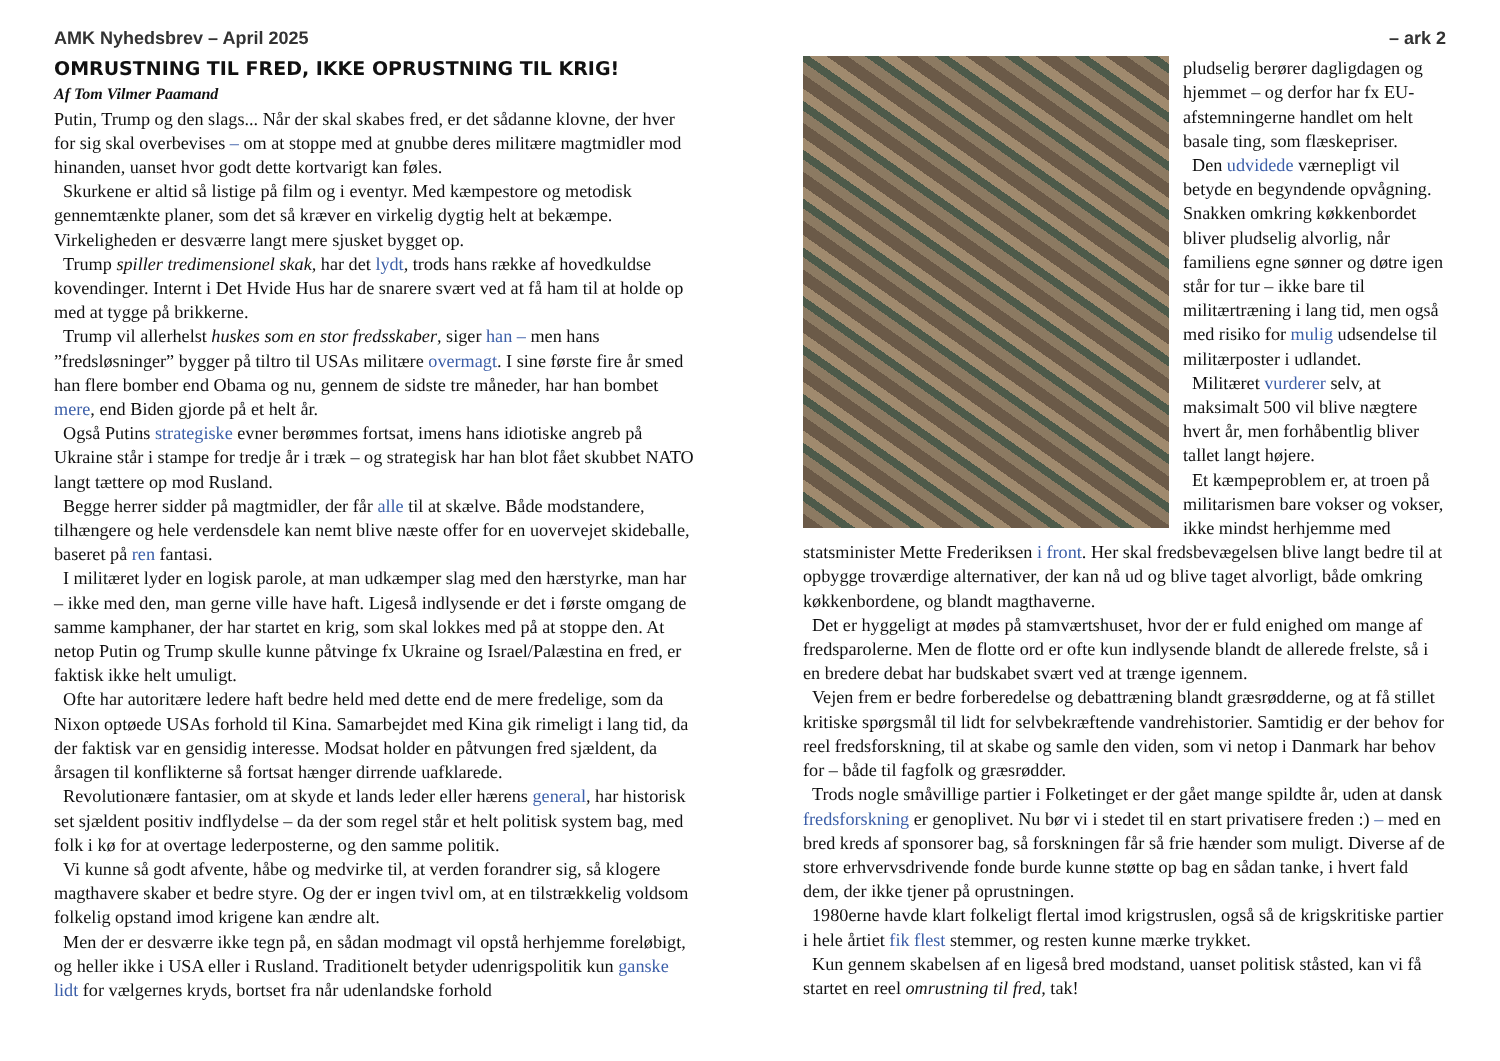AMK Nyhedsbrev – April 2025
OMRUSTNING TIL FRED, IKKE OPRUSTNING TIL KRIG!
Af Tom Vilmer Paamand
Putin, Trump og den slags... Når der skal skabes fred, er det sådanne klovne, der hver for sig skal overbevises – om at stoppe med at gnubbe deres militære magtmidler mod hinanden, uanset hvor godt dette kortvarigt kan føles.
Skurkene er altid så listige på film og i eventyr. Med kæmpestore og metodisk gennemtænkte planer, som det så kræver en virkelig dygtig helt at bekæmpe. Virkeligheden er desværre langt mere sjusket bygget op.
Trump spiller tredimensionel skak, har det lydt, trods hans række af hovedkuldse kovendinger. Internt i Det Hvide Hus har de snarere svært ved at få ham til at holde op med at tygge på brikkerne.
Trump vil allerhelst huskes som en stor fredsskaber, siger han – men hans ”fredsløsninger” bygger på tiltro til USAs militære overmagt. I sine første fire år smed han flere bomber end Obama og nu, gennem de sidste tre måneder, har han bombet mere, end Biden gjorde på et helt år.
Også Putins strategiske evner berømmes fortsat, imens hans idiotiske angreb på Ukraine står i stampe for tredje år i træk – og strategisk har han blot fået skubbet NATO langt tættere op mod Rusland.
Begge herrer sidder på magtmidler, der får alle til at skælve. Både modstandere, tilhængere og hele verdensdele kan nemt blive næste offer for en uovervejet skideballe, baseret på ren fantasi.
I militæret lyder en logisk parole, at man udkæmper slag med den hærstyrke, man har – ikke med den, man gerne ville have haft. Ligeså indlysende er det i første omgang de samme kamphaner, der har startet en krig, som skal lokkes med på at stoppe den. At netop Putin og Trump skulle kunne påtvinge fx Ukraine og Israel/Palæstina en fred, er faktisk ikke helt umuligt.
Ofte har autoritære ledere haft bedre held med dette end de mere fredelige, som da Nixon optøede USAs forhold til Kina. Samarbejdet med Kina gik rimeligt i lang tid, da der faktisk var en gensidig interesse. Modsat holder en påtvungen fred sjældent, da årsagen til konflikterne så fortsat hænger dirrende uafklarede.
Revolutionære fantasier, om at skyde et lands leder eller hærens general, har historisk set sjældent positiv indflydelse – da der som regel står et helt politisk system bag, med folk i kø for at overtage lederposterne, og den samme politik.
Vi kunne så godt afvente, håbe og medvirke til, at verden forandrer sig, så klogere magthavere skaber et bedre styre. Og der er ingen tvivl om, at en tilstrækkelig voldsom folkelig opstand imod krigene kan ændre alt.
Men der er desværre ikke tegn på, en sådan modmagt vil opstå herhjemme foreløbigt, og heller ikke i USA eller i Rusland. Traditionelt betyder udenrigspolitik kun ganske lidt for vælgernes kryds, bortset fra når udenlandske forhold
– ark 2
pludselig berører dagligdagen og hjemmet – og derfor har fx EU-afstemningerne handlet om helt basale ting, som flæskepriser.
Den udvidede værnepligt vil betyde en begyndende opvågning. Snakken omkring køkkenbordet bliver pludselig alvorlig, når familiens egne sønner og døtre igen står for tur – ikke bare til militærtræning i lang tid, men også med risiko for mulig udsendelse til militærposter i udlandet.
Militæret vurderer selv, at maksimalt 500 vil blive nægtere hvert år, men forhåbentlig bliver tallet langt højere.
Et kæmpeproblem er, at troen på militarismen bare vokser og vokser, ikke mindst herhjemme med statsminister Mette Frederiksen i front. Her skal fredsbevægelsen blive langt bedre til at opbygge troværdige alternativer, der kan nå ud og blive taget alvorligt, både omkring køkkenbordene, og blandt magthaverne.
Det er hyggeligt at mødes på stamværtshuset, hvor der er fuld enighed om mange af fredsparolerne. Men de flotte ord er ofte kun indlysende blandt de allerede frelste, så i en bredere debat har budskabet svært ved at trænge igennem.
Vejen frem er bedre forberedelse og debattræning blandt græsrødderne, og at få stillet kritiske spørgsmål til lidt for selvbekræftende vandrehistorier. Samtidig er der behov for reel fredsforskning, til at skabe og samle den viden, som vi netop i Danmark har behov for – både til fagfolk og græsrødder.
Trods nogle småvillige partier i Folketinget er der gået mange spildte år, uden at dansk fredsforskning er genoplivet. Nu bør vi i stedet til en start privatisere freden :) – med en bred kreds af sponsorer bag, så forskningen får så frie hænder som muligt. Diverse af de store erhvervsdrivende fonde burde kunne støtte op bag en sådan tanke, i hvert fald dem, der ikke tjener på oprustningen.
1980erne havde klart folkeligt flertal imod krigstruslen, også så de krigskritiske partier i hele årtiet fik flest stemmer, og resten kunne mærke trykket.
Kun gennem skabelsen af en ligeså bred modstand, uanset politisk ståsted, kan vi få startet en reel omrustning til fred, tak!